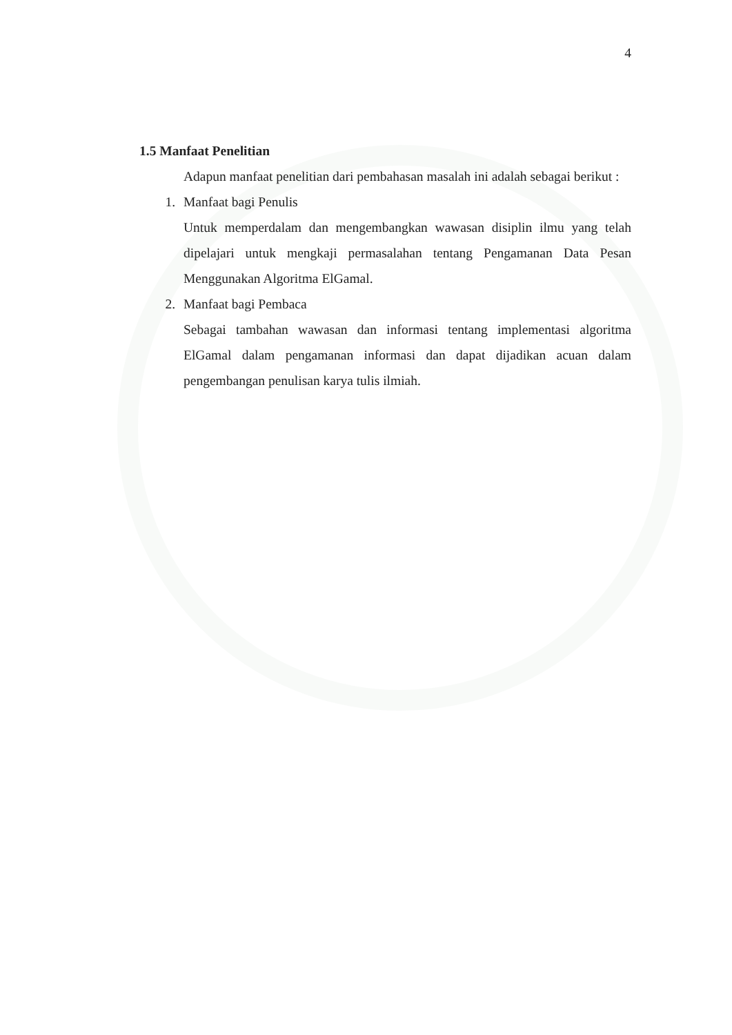4
1.5 Manfaat Penelitian
Adapun manfaat penelitian dari pembahasan masalah ini adalah sebagai berikut :
1. Manfaat bagi Penulis
Untuk memperdalam dan mengembangkan wawasan disiplin ilmu yang telah dipelajari untuk mengkaji permasalahan tentang Pengamanan Data Pesan Menggunakan Algoritma ElGamal.
2. Manfaat bagi Pembaca
Sebagai tambahan wawasan dan informasi tentang implementasi algoritma ElGamal dalam pengamanan informasi dan dapat dijadikan acuan dalam pengembangan penulisan karya tulis ilmiah.